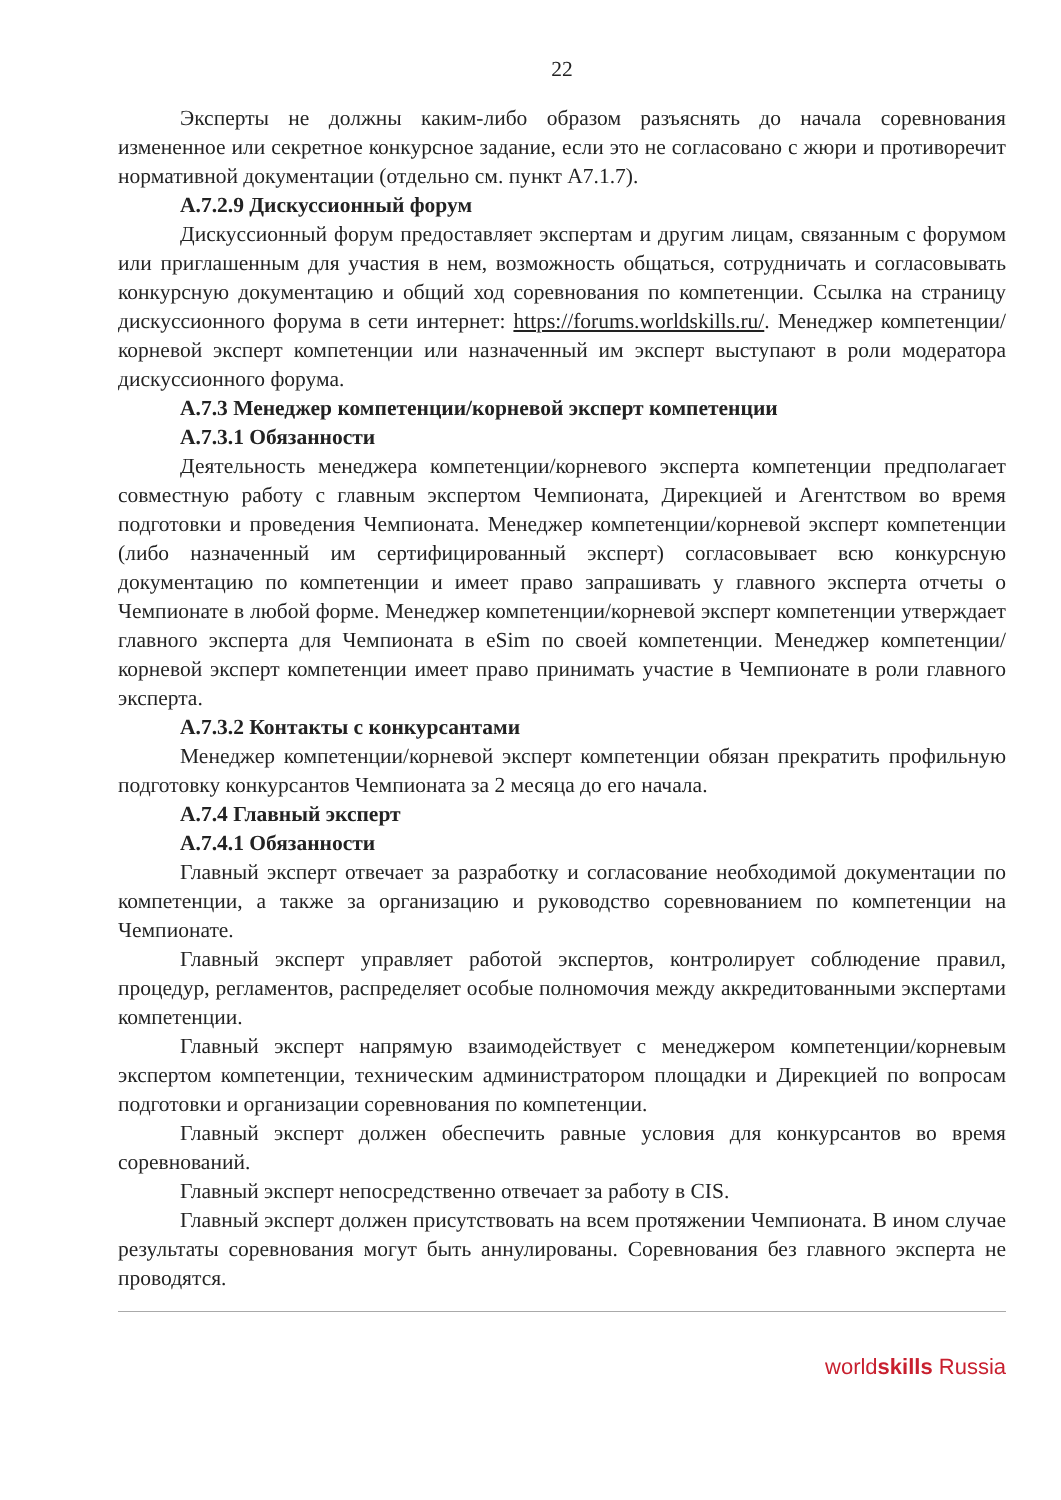22
Эксперты не должны каким-либо образом разъяснять до начала соревнования измененное или секретное конкурсное задание, если это не согласовано с жюри и противоречит нормативной документации (отдельно см. пункт А7.1.7).
А.7.2.9 Дискуссионный форум
Дискуссионный форум предоставляет экспертам и другим лицам, связанным с форумом или приглашенным для участия в нем, возможность общаться, сотрудничать и согласовывать конкурсную документацию и общий ход соревнования по компетенции. Ссылка на страницу дискуссионного форума в сети интернет: https://forums.worldskills.ru/. Менеджер компетенции/корневой эксперт компетенции или назначенный им эксперт выступают в роли модератора дискуссионного форума.
А.7.3 Менеджер компетенции/корневой эксперт компетенции
А.7.3.1 Обязанности
Деятельность менеджера компетенции/корневого эксперта компетенции предполагает совместную работу с главным экспертом Чемпионата, Дирекцией и Агентством во время подготовки и проведения Чемпионата. Менеджер компетенции/корневой эксперт компетенции (либо назначенный им сертифицированный эксперт) согласовывает всю конкурсную документацию по компетенции и имеет право запрашивать у главного эксперта отчеты о Чемпионате в любой форме. Менеджер компетенции/корневой эксперт компетенции утверждает главного эксперта для Чемпионата в eSim по своей компетенции. Менеджер компетенции/корневой эксперт компетенции имеет право принимать участие в Чемпионате в роли главного эксперта.
А.7.3.2 Контакты с конкурсантами
Менеджер компетенции/корневой эксперт компетенции обязан прекратить профильную подготовку конкурсантов Чемпионата за 2 месяца до его начала.
А.7.4 Главный эксперт
А.7.4.1 Обязанности
Главный эксперт отвечает за разработку и согласование необходимой документации по компетенции, а также за организацию и руководство соревнованием по компетенции на Чемпионате.
Главный эксперт управляет работой экспертов, контролирует соблюдение правил, процедур, регламентов, распределяет особые полномочия между аккредитованными экспертами компетенции.
Главный эксперт напрямую взаимодействует с менеджером компетенции/корневым экспертом компетенции, техническим администратором площадки и Дирекцией по вопросам подготовки и организации соревнования по компетенции.
Главный эксперт должен обеспечить равные условия для конкурсантов во время соревнований.
Главный эксперт непосредственно отвечает за работу в CIS.
Главный эксперт должен присутствовать на всем протяжении Чемпионата. В ином случае результаты соревнования могут быть аннулированы. Соревнования без главного эксперта не проводятся.
worldskills Russia